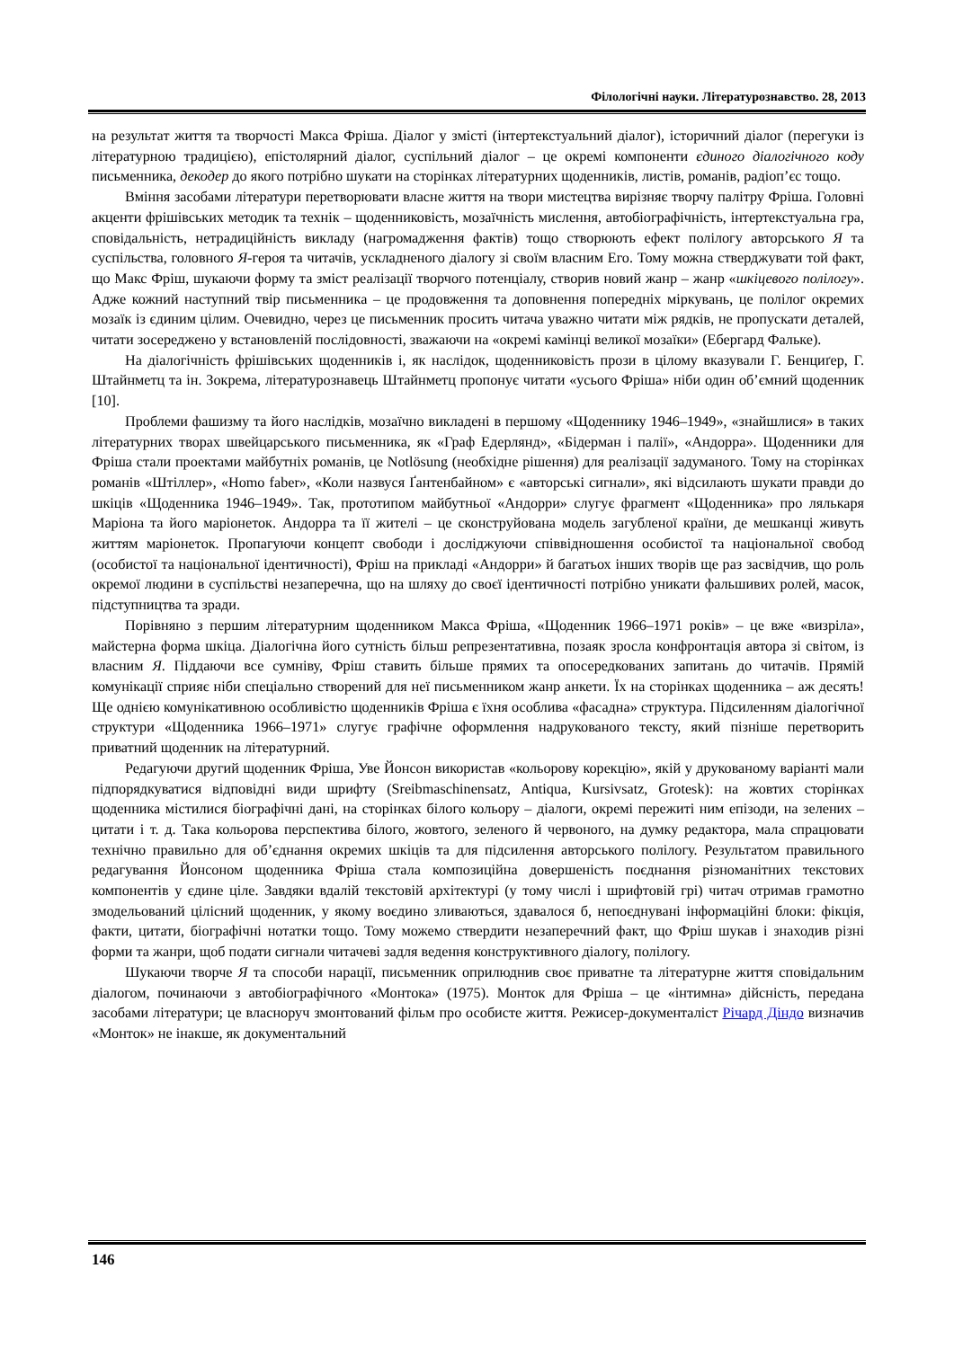Філологічні науки. Літературознавство. 28, 2013
на результат життя та творчості Макса Фріша. Діалог у змісті (інтертекстуальний діалог), історичний діалог (перегуки із літературною традицією), епістолярний діалог, суспільний діалог – це окремі компоненти єдиного діалогічного коду письменника, декодер до якого потрібно шукати на сторінках літературних щоденників, листів, романів, радіоп’єс тощо.
Вміння засобами літератури перетворювати власне життя на твори мистецтва вирізняє творчу палітру Фріша. Головні акценти фрішівських методик та технік – щоденниковість, мозаїчність мислення, автобіографічність, інтертекстуальна гра, сповідальність, нетрадиційність викладу (нагромадження фактів) тощо створюють ефект полілогу авторського Я та суспільства, головного Я-героя та читачів, ускладненого діалогу зі своїм власним Его. Тому можна стверджувати той факт, що Макс Фріш, шукаючи форму та зміст реалізації творчого потенціалу, створив новий жанр – жанр «шкіцевого полілогу». Адже кожний наступний твір письменника – це продовження та доповнення попередніх міркувань, це полілог окремих мозаїк із єдиним цілим. Очевидно, через це письменник просить читача уважно читати між рядків, не пропускати деталей, читати зосереджено у встановленій послідовності, зважаючи на «окремі камінці великої мозаїки» (Ебергард Фальке).
На діалогічність фрішівських щоденників і, як наслідок, щоденниковість прози в цілому вказували Г. Бенциґер, Г. Штайнметц та ін. Зокрема, літературознавець Штайнметц пропонує читати «усього Фріша» ніби один об’ємний щоденник [10].
Проблеми фашизму та його наслідків, мозаїчно викладені в першому «Щоденнику 1946–1949», «знайшлися» в таких літературних творах швейцарського письменника, як «Граф Едерлянд», «Бідерман і палії», «Андорра». Щоденники для Фріша стали проектами майбутніх романів, це Notlösung (необхідне рішення) для реалізації задуманого. Тому на сторінках романів «Штіллер», «Homo faber», «Коли назвуся Ґантенбайном» є «авторські сигнали», які відсилають шукати правди до шкіців «Щоденника 1946–1949». Так, прототипом майбутньої «Андорри» слугує фрагмент «Щоденника» про лялькаря Маріона та його маріонеток. Андорра та її жителі – це сконструйована модель загубленої країни, де мешканці живуть життям маріонеток. Пропагуючи концепт свободи і досліджуючи співвідношення особистої та національної свобод (особистої та національної ідентичності), Фріш на прикладі «Андорри» й багатьох інших творів ще раз засвідчив, що роль окремої людини в суспільстві незаперечна, що на шляху до своєї ідентичності потрібно уникати фальшивих ролей, масок, підступництва та зради.
Порівняно з першим літературним щоденником Макса Фріша, «Щоденник 1966–1971 років» – це вже «визріла», майстерна форма шкіца. Діалогічна його сутність більш репрезентативна, позаяк зросла конфронтація автора зі світом, із власним Я. Піддаючи все сумніву, Фріш ставить більше прямих та опосередкованих запитань до читачів. Прямій комунікації сприяє ніби спеціально створений для неї письменником жанр анкети. Їх на сторінках щоденника – аж десять! Ще однією комунікативною особливістю щоденників Фріша є їхня особлива «фасадна» структура. Підсиленням діалогічної структури «Щоденника 1966–1971» слугує графічне оформлення надрукованого тексту, який пізніше перетворить приватний щоденник на літературний.
Редагуючи другий щоденник Фріша, Уве Йонсон використав «кольорову корекцію», якій у друкованому варіанті мали підпорядкуватися відповідні види шрифту (Sreibmaschinensatz, Antiqua, Kursivsatz, Grotesk): на жовтих сторінках щоденника містилися біографічні дані, на сторінках білого кольору – діалоги, окремі пережиті ним епізоди, на зелених – цитати і т. д. Така кольорова перспектива білого, жовтого, зеленого й червоного, на думку редактора, мала спрацювати технічно правильно для об’єднання окремих шкіців та для підсилення авторського полілогу. Результатом правильного редагування Йонсоном щоденника Фріша стала композиційна довершеність поєднання різноманітних текстових компонентів у єдине ціле. Завдяки вдалій текстовій архітектурі (у тому числі і шрифтовій грі) читач отримав грамотно змодельований цілісний щоденник, у якому воєдино зливаються, здавалося б, непоєднувані інформаційні блоки: фікція, факти, цитати, біографічні нотатки тощо. Тому можемо ствердити незаперечний факт, що Фріш шукав і знаходив різні форми та жанри, щоб подати сигнали читачеві задля ведення конструктивного діалогу, полілогу.
Шукаючи творче Я та способи нарації, письменник оприлюднив своє приватне та літературне життя сповідальним діалогом, починаючи з автобіографічного «Монтока» (1975). Монток для Фріша – це «інтимна» дійсність, передана засобами літератури; це власноруч змонтований фільм про особисте життя. Режисер-документаліст Річард Діндо визначив «Монток» не інакше, як документальний
146